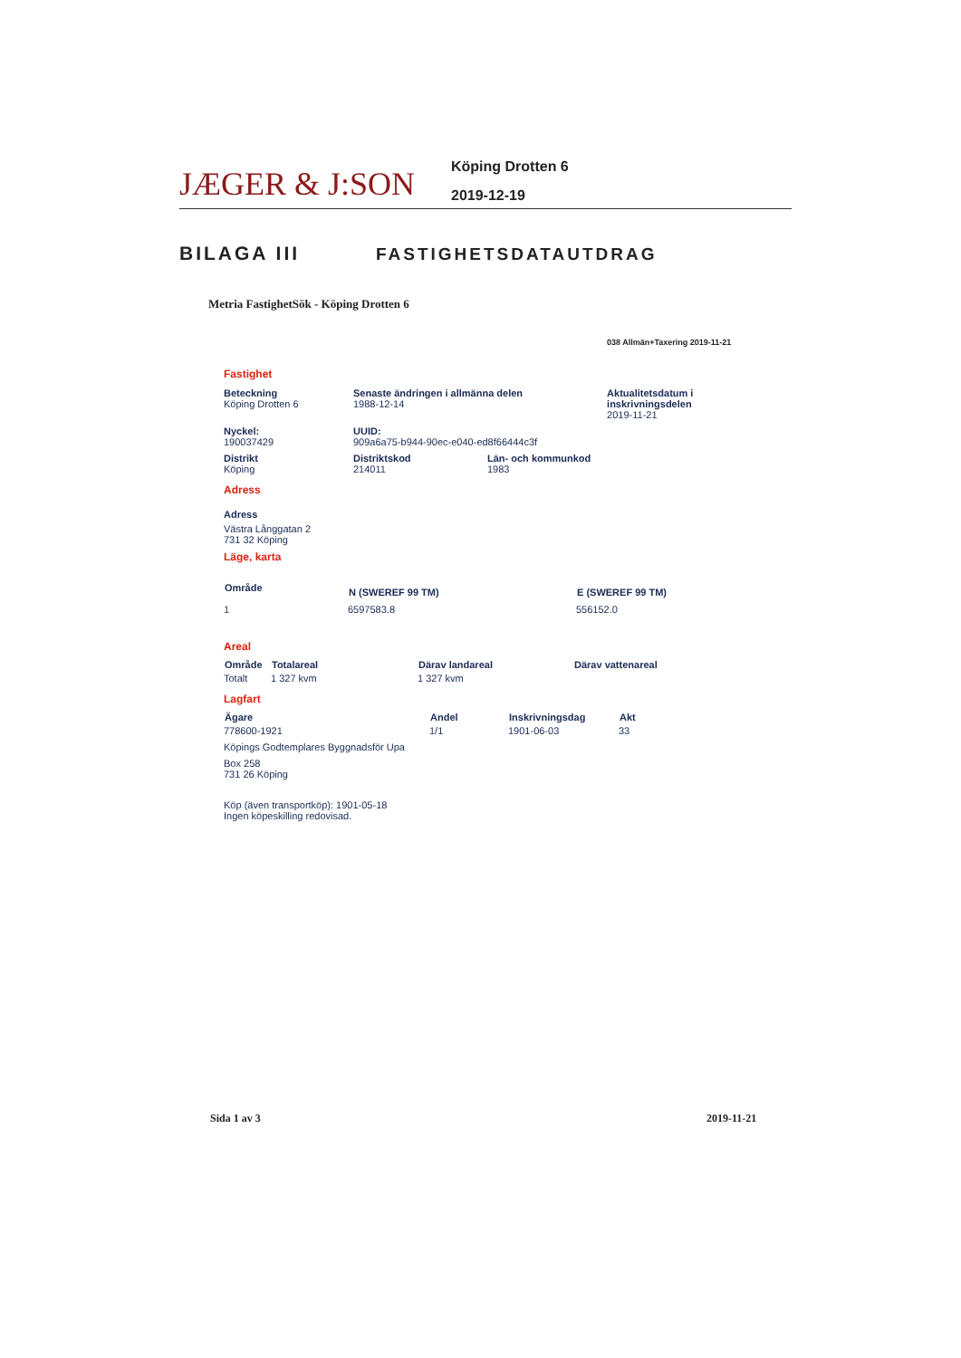JÆGER & J:SON
Köping Drotten 6
2019-12-19
BILAGA III FASTIGHETSDATAUTDRAG
Metria FastighetSök - Köping Drotten 6
038 Allmän+Taxering 2019-11-21
Fastighet
| Beteckning Köping Drotten 6 | Senaste ändringen i allmänna delen 1988-12-14 | | Aktualitetsdatum i inskrivningsdelen 2019-11-21 |
| Nyckel: 190037429 | UUID: 909a6a75-b944-90ec-e040-ed8f66444c3f | | |
| Distrikt Köping | Distriktskod 214011 | Län- och kommunkod 1983 | |
Adress
Adress
Västra Långgatan 2
731 32 Köping
Läge, karta
| Område | N (SWEREF 99 TM) | E (SWEREF 99 TM) |
| --- | --- | --- |
| 1 | 6597583.8 | 556152.0 |
Areal
| Område | Totalareal | Därav landareal | Därav vattenareal |
| --- | --- | --- | --- |
| Totalt | 1 327 kvm | 1 327 kvm | |
Lagfart
| Ägare | Andel | Inskrivningsdag | Akt |
| --- | --- | --- | --- |
| 778600-1921 | 1/1 | 1901-06-03 | 33 |
| Köpings Godtemplares Byggnadsför Upa | | | |
| Box 258 731 26 Köping | | | |
Köp (även transportköp): 1901-05-18
Ingen köpeskilling redovisad.
Sida 1 av 3 2019-11-21